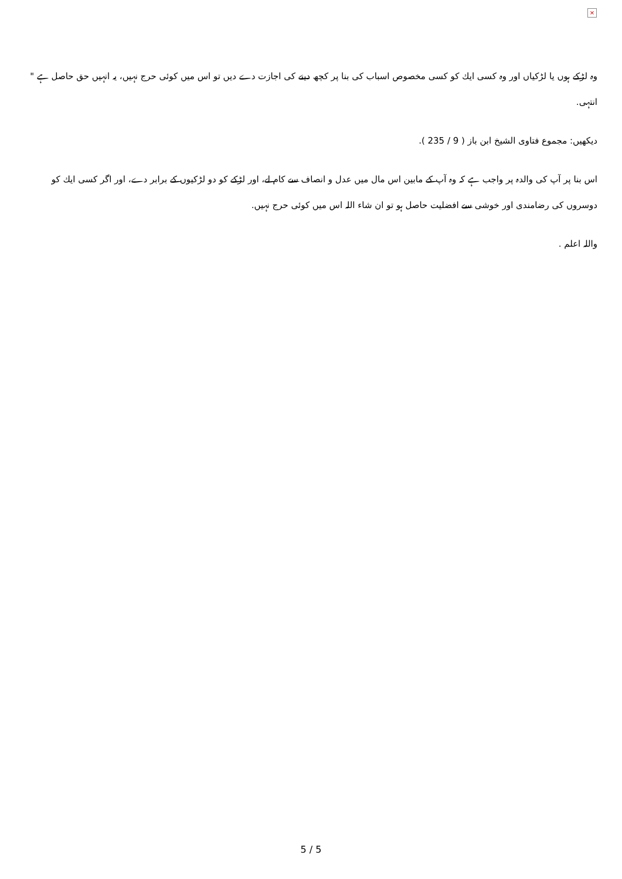×
وہ لڑكے ہوں يا لڑكياں اور وہ كسى ايك كو كسى مخصوص اسباب كى بنا پر كچھ دينے كى اجازت دے ديں تو اس ميں كوئى حرج نہيں، يہ انہيں حق حاصل ہے " انتہى.
ديكھيں: مجموع فتاوى الشيخ ابن باز ( 9 / 235 ).
اس بنا پر آپ كى والدہ پر واجب ہے كہ وہ آپ كے مابين اس مال ميں عدل و انصاف سے كام لے، اور لڑكے كو دو لڑكيوں كے برابر دے، اور اگر كسى ايك كو دوسروں كى رضامندى اور خوشى سے افضليت حاصل ہو تو ان شاء اللہ اس ميں كوئى حرج نہيں.
واللہ اعلم .
5 / 5